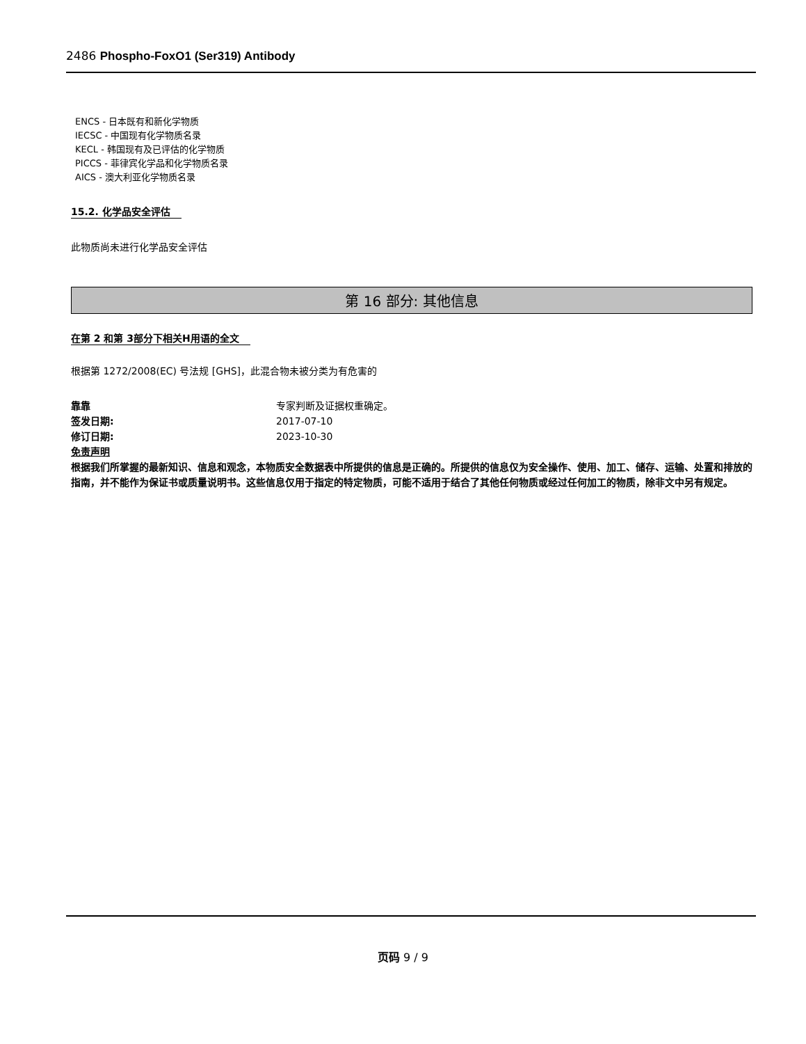2486 Phospho-FoxO1 (Ser319) Antibody
ENCS - 日本既有和新化学物质
IECSC - 中国现有化学物质名录
KECL - 韩国现有及已评估的化学物质
PICCS - 菲律宾化学品和化学物质名录
AICS - 澳大利亚化学物质名录
15.2. 化学品安全评估
此物质尚未进行化学品安全评估
第 16 部分: 其他信息
在第 2 和第 3部分下相关H用语的全文
根据第 1272/2008(EC) 号法规 [GHS]，此混合物未被分类为有危害的
靠靠 专家判断及证据权重确定。
签发日期: 2017-07-10
修订日期: 2023-10-30
免责声明
根据我们所掌握的最新知识、信息和观念，本物质安全数据表中所提供的信息是正确的。所提供的信息仅为安全操作、使用、加工、储存、运输、处置和排放的指南，并不能作为保证书或质量说明书。这些信息仅用于指定的特定物质，可能不适用于结合了其他任何物质或经过任何加工的物质，除非文中另有规定。
页码 9 / 9